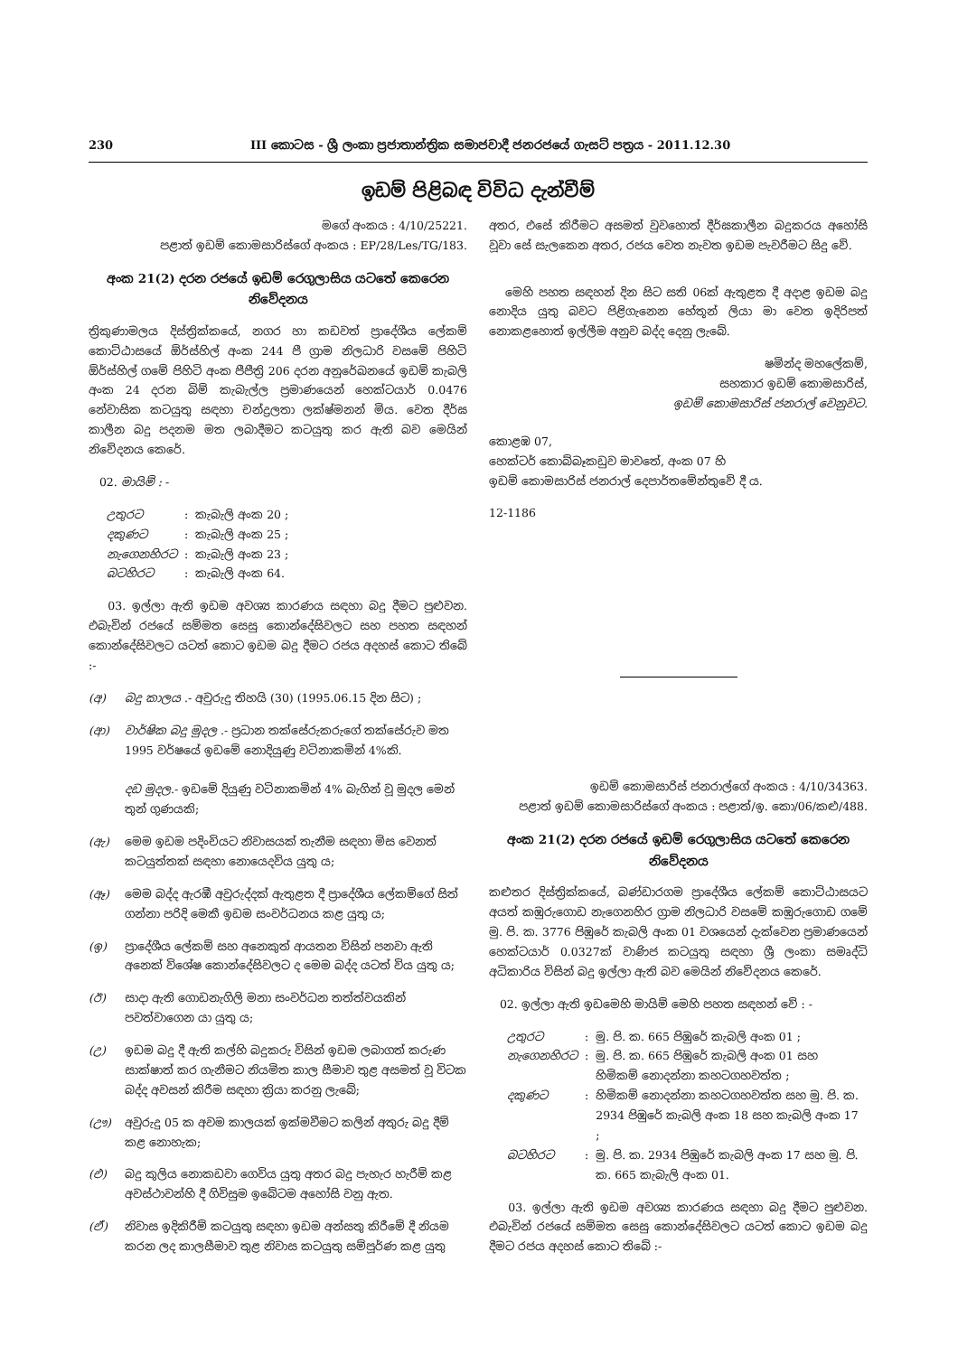230 III කොටස - ශ්‍රී ලංකා ප්‍රජාතාන්ත්‍රික සමාජවාදී ජනරජයේ ගැසට් පත්‍රය - 2011.12.30
ඉඩම් පිළිබඳ විවිධ දැන්වීම්
මගේ අංකය : 4/10/25221.
පළාත් ඉඩම් කොමසාරිස්ගේ අංකය : EP/28/Les/TG/183.
අංක 21(2) දරන රජයේ ඉඩම් රෙගුලාසිය යටතේ කෙරෙන නිවේදනය
ත්‍රිකුණාමලය දිස්ත්‍රික්කයේ, නගර හා කඩවත් ප්‍රාදේශීය ලේකම් කොට්ඨාසයේ ඕර්ස්හිල් අංක 244 පී ග්‍රාම නිලධාරි වසමේ පිහිටි ඕර්ස්හිල් ගමේ පිහිටි අංක පීපීත්‍රි 206 දරන අනුරේඛනයේ ඉඩම් කැබලි අංක 24 දරන බිම් කැබැල්ල ප්‍රමාණයෙන් හෙක්ටයාර් 0.0476 නේවාසික කටයුතු සඳහා චන්ද්‍රලතා ලක්ෂ්මනන් මිය. වෙත දීර්ඝ කාලීන බදු පදනම මත ලබාදීමට කටයුතු කර ඇති බව මෙයින් නිවේදනය කෙරේ.
02. මායිම් : -
| උතුරට | : | කැබැලි අංක 20 ; |
| දකුණට | : | කැබැලි අංක 25 ; |
| නැගෙනහිරට | : | කැබැලි අංක 23 ; |
| බටහිරට | : | කැබැලි අංක 64. |
03. ඉල්ලා ඇති ඉඩම අවශ්‍ය කාරණය සඳහා බදු දීමට පුළුවන. එබැවින් රජයේ සම්මත සෙසු කොන්දේසිවලට සහ පහත සඳහන් කොන්දේසිවලට යටත් කොට ඉඩම බදු දීමට රජය අදහස් කොට තිබේ :-
(අ) බදු කාලය .- අවුරුදු තිහයි (30) (1995.06.15 දින සිට) ;
(ආ) වාර්ෂික බදු මුදල .- ප්‍රධාන තක්සේරුකරුගේ තක්සේරුව මත 1995 වර්ෂයේ ඉඩමේ නොදියුණු වටිනාකමින් 4%කි.
දඩ මුදල.- ඉඩමේ දියුණු වටිනාකමින් 4% බැගින් වූ මුදල මෙන් තුන් ගුණයකි;
(ඇ) මෙම ඉඩම පදිංචියට නිවාසයක් තැනීම සඳහා මිස වෙනත් කටයුත්තක් සඳහා නොයෙදවිය යුතු ය;
(ඈ) මෙම බද්ද ඇරඹී අවුරුද්දක් ඇතුළත දී ප්‍රාදේශීය ලේකම්ගේ සිත් ගන්නා පරිදි මෙකී ඉඩම සංවර්ධනය කළ යුතු ය;
(ඉ) ප්‍රාදේශීය ලේකම් සහ අනෙකුත් ආයතන විසින් පනවා ඇති අනෙක් විශේෂ කොන්දේසිවලට ද මෙම බද්ද යටත් විය යුතු ය;
(ඊ) සාදා ඇති ගොඩනැගිලි මනා සංවර්ධන තත්ත්වයකින් පවත්වාගෙන යා යුතු ය;
(උ) ඉඩම බදු දී ඇති කල්හි බදුකරු විසින් ඉඩම ලබාගත් කරුණ සාක්ෂාත් කර ගැනීමට නියමිත කාල සීමාව තුළ අසමත් වූ විටක බද්ද අවසන් කිරීම සඳහා ක්‍රියා කරනු ලැබේ;
(ඌ) අවුරුදු 05 ක අවම කාලයක් ඉක්මවීමට කලින් අතුරු බදු දීම් කළ නොහැක;
(එ) බදු කුලිය නොකඩවා ගෙවිය යුතු අතර බදු පැහැර හැරීම් කළ අවස්ථාවන්හි දී ගිවිසුම ඉබේටම අහෝසි වනු ඇත.
(ඒ) නිවාස ඉදිකිරීම් කටයුතු සඳහා ඉඩම අන්සතු කිරීමේ දී නියම කරන ලද කාලසීමාව තුළ නිවාස කටයුතු සම්පූර්ණ කළ යුතු
අතර, එසේ කිරීමට අසමත් වුවහොත් දීර්ඝකාලීන බදුකරය අහෝසි වූවා සේ සැලකෙන අතර, රජය වෙත නැවත ඉඩම පැවරීමට සිදු වේ.
මෙහි පහත සඳහන් දින සිට සති 06ක් ඇතුළත දී අදාළ ඉඩම බදු නොදිය යුතු බවට පිළිගැනෙන හේතූන් ලියා මා වෙත ඉදිරිපත් නොකළහොත් ඉල්ලීම අනුව බද්ද දෙනු ලැබේ.
ෂමින්ද මහලේකම්,
සහකාර ඉඩම් කොමසාරිස්,
ඉඩම් කොමසාරිස් ජනරාල් වෙනුවට.
කොළඹ 07,
හෙක්ටර් කොබ්බෑකඩුව මාවතේ, අංක 07 හි
ඉඩම් කොමසාරිස් ජනරාල් දෙපාර්තමේන්තුවේ දී ය.
12-1186
ඉඩම් කොමසාරිස් ජනරාල්ගේ අංකය : 4/10/34363.
පළාත් ඉඩම් කොමසාරිස්ගේ අංකය : පළාත්/ඉ. කො/06/කළු/488.
අංක 21(2) දරන රජයේ ඉඩම් රෙගුලාසිය යටතේ කෙරෙන නිවේදනය
කළුතර දිස්ත්‍රික්කයේ, බණ්ඩාරගම ප්‍රාදේශීය ලේකම් කොට්ඨාසයට අයත් කඹුරුගොඩ නැගෙනහිර ග්‍රාම නිලධාරි වසමේ කඹුරුගොඩ ගමේ මු. පි. ක. 3776 පිඹුරේ කැබලි අංක 01 වශයෙන් දැක්වෙන ප්‍රමාණයෙන් හෙක්ටයාර් 0.0327ක් වාණිජ කටයුතු සඳහා ශ්‍රී ලංකා සමෘද්ධි අධිකාරිය විසින් බදු ඉල්ලා ඇති බව මෙයින් නිවේදනය කෙරේ.
02. ඉල්ලා ඇති ඉඩමෙහි මායිම් මෙහි පහත සඳහන් වේ : -
| උතුරට | : | මු. පි. ක. 665 පිඹුරේ කැබලි අංක 01 ; |
| නැගෙනහිරට | : | මු. පි. ක. 665 පිඹුරේ කැබලි අංක 01 සහ හිමිකම් නොදන්නා කහටගහවත්ත ; |
| දකුණට | : | හිමිකම් නොදන්නා කහටගහවත්ත සහ මු. පි. ක. 2934 පිඹුරේ කැබලි අංක 18 සහ කැබලි අංක 17 ; |
| බටහිරට | : | මු. පි. ක. 2934 පිඹුරේ කැබලි අංක 17 සහ මු. පි. ක. 665 කැබැලි අංක 01. |
03. ඉල්ලා ඇති ඉඩම අවශ්‍ය කාරණය සඳහා බදු දීමට පුළුවන. එබැවින් රජයේ සම්මත සෙසු කොන්දේසිවලට යටත් කොට ඉඩම බදු දීමට රජය අදහස් කොට තිබේ :-